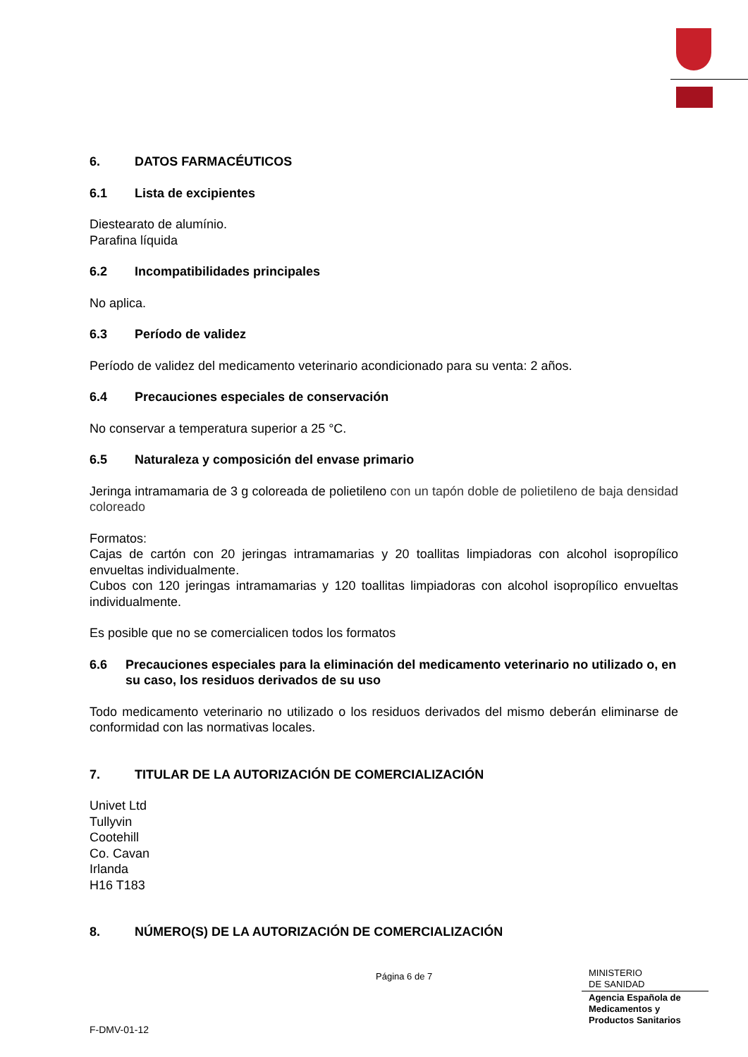6. DATOS FARMACÉUTICOS
6.1 Lista de excipientes
Diestearato de alumínio.
Parafina líquida
6.2 Incompatibilidades principales
No aplica.
6.3 Período de validez
Período de validez del medicamento veterinario acondicionado para su venta: 2 años.
6.4 Precauciones especiales de conservación
No conservar a temperatura superior a 25 °C.
6.5 Naturaleza y composición del envase primario
Jeringa intramamaria de 3 g coloreada de polietileno con un tapón doble de polietileno de baja densidad coloreado
Formatos:
Cajas de cartón con 20 jeringas intramamarias y 20 toallitas limpiadoras con alcohol isopropílico envueltas individualmente.
Cubos con 120 jeringas intramamarias y 120 toallitas limpiadoras con alcohol isopropílico envueltas individualmente.
Es posible que no se comercialicen todos los formatos
6.6 Precauciones especiales para la eliminación del medicamento veterinario no utilizado o, en su caso, los residuos derivados de su uso
Todo medicamento veterinario no utilizado o los residuos derivados del mismo deberán eliminarse de conformidad con las normativas locales.
7. TITULAR DE LA AUTORIZACIÓN DE COMERCIALIZACIÓN
Univet Ltd
Tullyvin
Cootehill
Co. Cavan
Irlanda
H16 T183
8. NÚMERO(S) DE LA AUTORIZACIÓN DE COMERCIALIZACIÓN
Página 6 de 7
MINISTERIO
DE SANIDAD
Agencia Española de
Medicamentos y
Productos Sanitarios
F-DMV-01-12